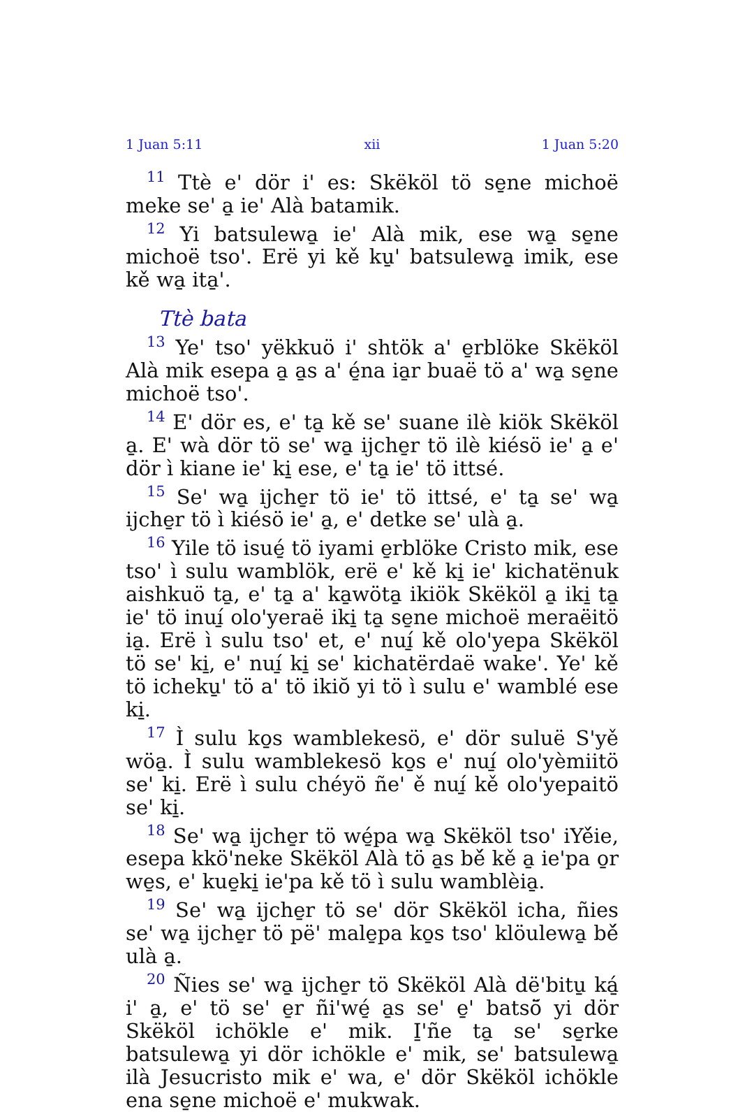1 Juan 5:11 xii 1 Juan 5:20
<sup>11</sup> Ttè e' dör i' es: Skëköl tö se̱ne michoë meke se' a̱ ie' Alà batamik.
<sup>12</sup> Yi batsulewa̱ ie' Alà mik, ese wa̱ se̱ne michoë tso'. Erë yi kě ku̱' batsulewa̱ imik, ese kě wa̱ ita̱'.
Ttè bata
<sup>13</sup> Ye' tso' yëkkuö i' shtök a' e̱rblöke Skëköl Alà mik esepa a̱ a̱s a' é̱na ia̱r buaë tö a' wa̱ se̱ne michoë tso'.
<sup>14</sup> E' dör es, e' ta̱ kě se' suane ilè kiök Skëköl a̱. E' wà dör tö se' wa̱ ijche̱r tö ilè kiésö ie' a̱ e' dör ì kiane ie' ki̱ ese, e' ta̱ ie' tö ittsé.
<sup>15</sup> Se' wa̱ ijche̱r tö ie' tö ittsé, e' ta̱ se' wa̱ ijche̱r tö ì kiésö ie' a̱, e' detke se' ulà a̱.
<sup>16</sup> Yile tö isué̱ tö iyami e̱rblöke Cristo mik, ese tso' ì sulu wamblök, erë e' kě ki̱ ie' kichatënuk aishkuö ta̱, e' ta̱ a' ka̱wöta̱ ikiök Skëköl a̱ iki̱ ta̱ ie' tö inuí̱ olo'yeraë iki̱ ta̱ se̱ne michoë meraëitö ia̱. Erë ì sulu tso' et, e' nuí̱ kě olo'yepa Skëköl tö se' ki̱, e' nuí̱ ki̱ se' kichatërdaë wake'. Ye' kě tö icheku̱' tö a' tö ikiŏ yi tö ì sulu e' wamblé ese ki̱.
<sup>17</sup> Ì sulu ko̱s wamblekesö, e' dör suluë S'yě wöa̱. Ì sulu wamblekesö ko̱s e' nuí̱ olo'yèmiitö se' ki̱. Erë ì sulu chéyö ñe' ě nuí̱ kě olo'yepaitö se' ki̱.
<sup>18</sup> Se' wa̱ ijche̱r tö wé̱pa wa̱ Skëköl tso' iYě́ie, esepa kkö'neke Skëköl Alà tö a̱s bě́ kě a̱ ie'pa o̱r we̱s, e' kue̱ki̱ ie'pa kě tö ì sulu wamblèia̱.
<sup>19</sup> Se' wa̱ ijche̱r tö se' dör Skëköl icha, ñies se' wa̱ ijche̱r tö pë' male̱pa ko̱s tso' klöulewa̱ bě́ ulà a̱.
<sup>20</sup> Ñies se' wa̱ ijche̱r tö Skëköl Alà dë'bitu̱ ká̱ i' a̱, e' tö se' e̱r ñi'wé̱ a̱s se' e̱' batsö̆ yi dör Skëköl ichökle e' mik. I̱'ñe ta̱ se' se̱rke batsulewa̱ yi dör ichökle e' mik, se' batsulewa̱ ilà Jesucristo mik e' wa, e' dör Skëköl ichökle ena se̱ne michoë e' mukwak.